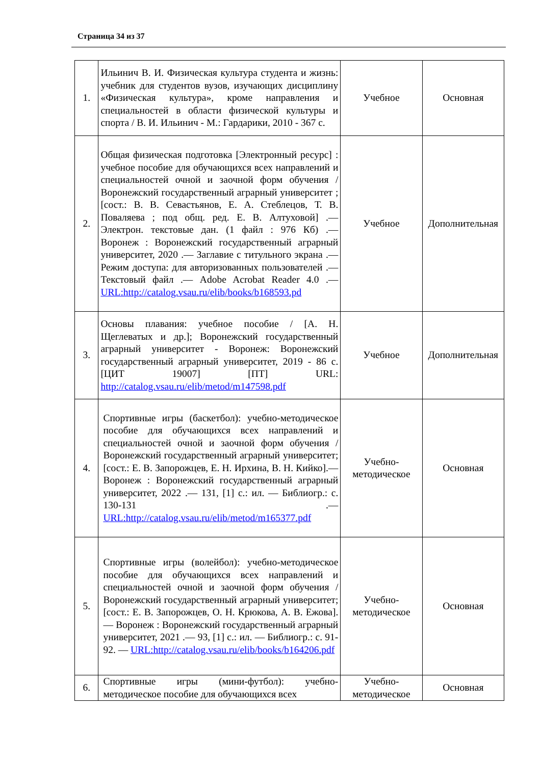Страница 34 из 37
| 1. | Ильинич В. И. Физическая культура студента и жизнь: учебник для студентов вузов, изучающих дисциплину «Физическая культура», кроме направления и специальностей в области физической культуры и спорта / В. И. Ильинич - М.: Гардарики, 2010 - 367 с. | Учебное | Основная |
| 2. | Общая физическая подготовка [Электронный ресурс] : учебное пособие для обучающихся всех направлений и специальностей очной и заочной форм обучения / Воронежский государственный аграрный университет ; [сост.: В. В. Севастьянов, Е. А. Стеблецов, Т. В. Поваляева ; под общ. ред. Е. В. Алтуховой] .— Электрон. текстовые дан. (1 файл : 976 Кб) .— Воронеж : Воронежский государственный аграрный университет, 2020 .— Заглавие с титульного экрана .— Режим доступа: для авторизованных пользователей .— Текстовый файл .— Adobe Acrobat Reader 4.0 .— URL:http://catalog.vsau.ru/elib/books/b168593.pd | Учебное | Дополнительная |
| 3. | Основы плавания: учебное пособие / [А. Н. Щеглеватых и др.]; Воронежский государственный аграрный университет - Воронеж: Воронежский государственный аграрный университет, 2019 - 86 с. [ЦИТ 19007] [ПТ] URL: http://catalog.vsau.ru/elib/metod/m147598.pdf | Учебное | Дополнительная |
| 4. | Спортивные игры (баскетбол): учебно-методическое пособие для обучающихся всех направлений и специальностей очной и заочной форм обучения / Воронежский государственный аграрный университет; [сост.: Е. В. Запорожцев, Е. Н. Ирхина, В. Н. Кийко].— Воронеж : Воронежский государственный аграрный университет, 2022 .— 131, [1] с.: ил. — Библиогр.: с. 130-131 .— URL:http://catalog.vsau.ru/elib/metod/m165377.pdf | Учебно- методическое | Основная |
| 5. | Спортивные игры (волейбол): учебно-методическое пособие для обучающихся всех направлений и специальностей очной и заочной форм обучения / Воронежский государственный аграрный университет; [сост.: Е. В. Запорожцев, О. Н. Крюкова, А. В. Ежова].— Воронеж : Воронежский государственный аграрный университет, 2021 .— 93, [1] с.: ил. — Библиогр.: с. 91-92. — URL:http://catalog.vsau.ru/elib/books/b164206.pdf | Учебно- методическое | Основная |
| 6. | Спортивные игры (мини-футбол): учебно-методическое пособие для обучающихся всех | Учебно- методическое | Основная |